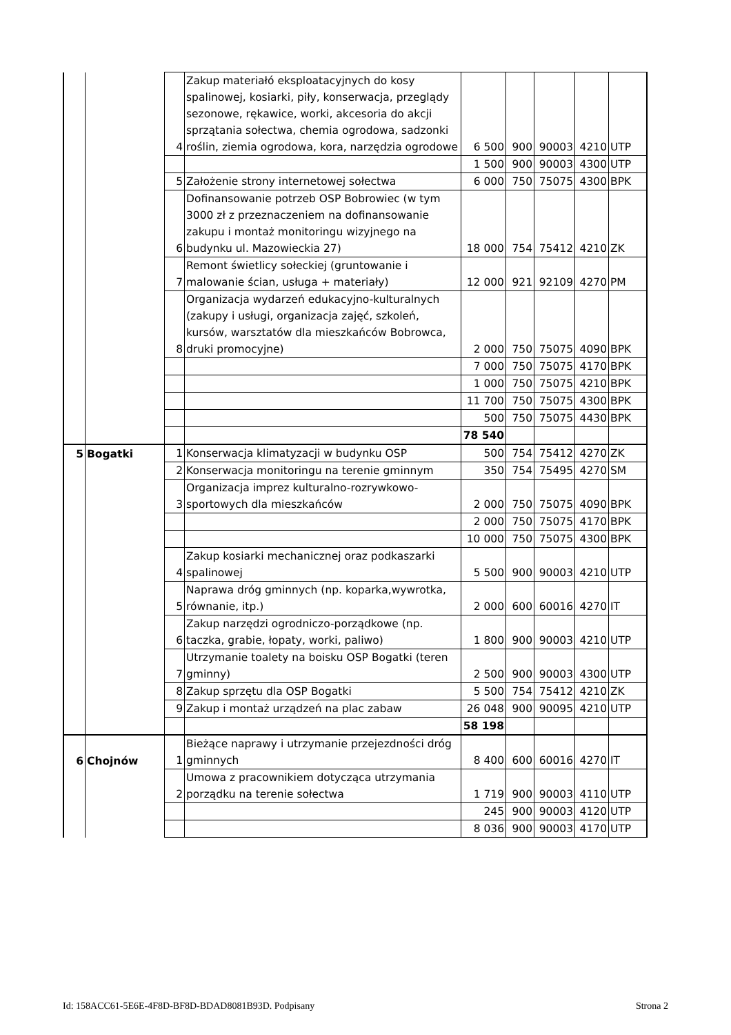| | | 4 | Zakup materiałó eksploatacyjnych do kosy spalinowej, kosiarki, piły, konserwacja, przeglądy sezonowe, rękawice, worki, akcesoria do akcji sprzątania sołectwa, chemia ogrodowa, sadzonki roślin, ziemia ogrodowa, kora, narzędzia ogrodowe | 6 500 | 900 | 90003 | 4210 | UTP |
| | | | | 1 500 | 900 | 90003 | 4300 | UTP |
| | | 5 | Założenie strony internetowej sołectwa | 6 000 | 750 | 75075 | 4300 | BPK |
| | | 6 | Dofinansowanie potrzeb OSP Bobrowiec (w tym 3000 zł z przeznaczeniem na dofinansowanie zakupu i montaż monitoringu wizyjnego na budynku ul. Mazowieckia 27) | 18 000 | 754 | 75412 | 4210 | ZK |
| | | 7 | Remont świetlicy sołeckiej (gruntowanie i malowanie ścian, usługa + materiały) | 12 000 | 921 | 92109 | 4270 | PM |
| | | 8 | Organizacja wydarzeń edukacyjno-kulturalnych (zakupy i usługi, organizacja zajęć, szkoleń, kursów, warsztatów dla mieszkańców Bobrowca, druki promocyjne) | 2 000 | 750 | 75075 | 4090 | BPK |
| | | | | 7 000 | 750 | 75075 | 4170 | BPK |
| | | | | 1 000 | 750 | 75075 | 4210 | BPK |
| | | | | 11 700 | 750 | 75075 | 4300 | BPK |
| | | | | 500 | 750 | 75075 | 4430 | BPK |
| | | | | 78 540 | | | | |
| 5 | Bogatki | 1 | Konserwacja klimatyzacji w budynku OSP | 500 | 754 | 75412 | 4270 | ZK |
| | | 2 | Konserwacja monitoringu na terenie gminnym | 350 | 754 | 75495 | 4270 | SM |
| | | 3 | Organizacja imprez kulturalno-rozrywkowo-sportowych dla mieszkańców | 2 000 | 750 | 75075 | 4090 | BPK |
| | | | | 2 000 | 750 | 75075 | 4170 | BPK |
| | | | | 10 000 | 750 | 75075 | 4300 | BPK |
| | | 4 | Zakup kosiarki mechanicznej oraz podkaszarki spalinowej | 5 500 | 900 | 90003 | 4210 | UTP |
| | | 5 | Naprawa dróg gminnych (np. koparka,wywrotka, równanie, itp.) | 2 000 | 600 | 60016 | 4270 | IT |
| | | 6 | Zakup narzędzi ogrodniczo-porządkowe (np. taczka, grabie, łopaty, worki, paliwo) | 1 800 | 900 | 90003 | 4210 | UTP |
| | | 7 | Utrzymanie toalety na boisku OSP Bogatki (teren gminny) | 2 500 | 900 | 90003 | 4300 | UTP |
| | | 8 | Zakup sprzętu dla OSP Bogatki | 5 500 | 754 | 75412 | 4210 | ZK |
| | | 9 | Zakup i montaż urządzeń na plac zabaw | 26 048 | 900 | 90095 | 4210 | UTP |
| | | | | 58 198 | | | | |
| 6 | Chojnów | 1 | Bieżące naprawy i utrzymanie przejezdności dróg gminnych | 8 400 | 600 | 60016 | 4270 | IT |
| | | 2 | Umowa z pracownikiem dotycząca utrzymania porządku na terenie sołectwa | 1 719 | 900 | 90003 | 4110 | UTP |
| | | | | 245 | 900 | 90003 | 4120 | UTP |
| | | | | 8 036 | 900 | 90003 | 4170 | UTP |
Id: 158ACC61-5E6E-4F8D-BF8D-BDAD8081B93D. Podpisany Strona 2